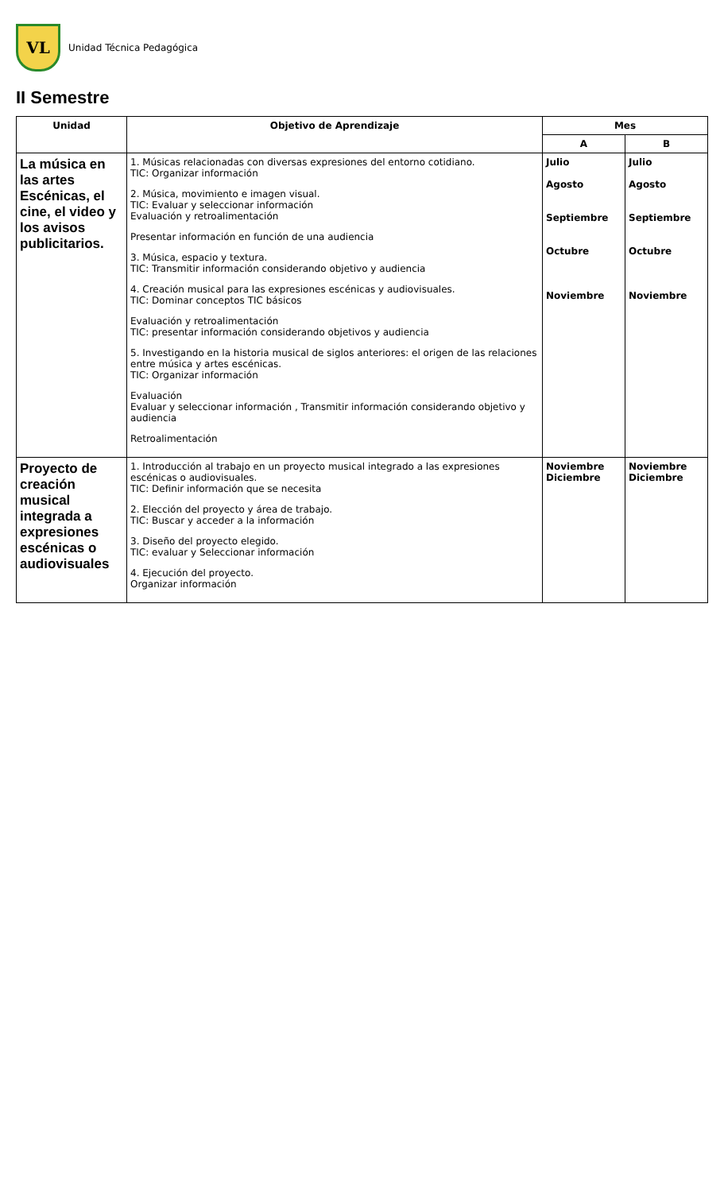VL
Unidad Técnica Pedagógica
II Semestre
| Unidad | Objetivo de Aprendizaje | Mes | |
| --- | --- | --- | --- |
| | | A | B |
| La música en las artes Escénicas, el cine, el video y los avisos publicitarios. | 1. Músicas relacionadas con diversas expresiones del entorno cotidiano. TIC: Organizar información 2. Música, movimiento e imagen visual. TIC: Evaluar y seleccionar información Evaluación y retroalimentación Presentar información en función de una audiencia 3. Música, espacio y textura. TIC: Transmitir información considerando objetivo y audiencia 4. Creación musical para las expresiones escénicas y audiovisuales. TIC: Dominar conceptos TIC básicos Evaluación y retroalimentación TIC: presentar información considerando objetivos y audiencia 5. Investigando en la historia musical de siglos anteriores: el origen de las relaciones entre música y artes escénicas. TIC: Organizar información Evaluación Evaluar y seleccionar información , Transmitir información considerando objetivo y audiencia Retroalimentación | Julio Agosto Septiembre Octubre Noviembre | Julio Agosto Septiembre Octubre Noviembre |
| Proyecto de creación musical integrada a expresiones escénicas o audiovisuales | 1. Introducción al trabajo en un proyecto musical integrado a las expresiones escénicas o audiovisuales. TIC: Definir información que se necesita 2. Elección del proyecto y área de trabajo. TIC: Buscar y acceder a la información 3. Diseño del proyecto elegido. TIC: evaluar y Seleccionar información 4. Ejecución del proyecto. Organizar información | Noviembre Diciembre | Noviembre Diciembre |